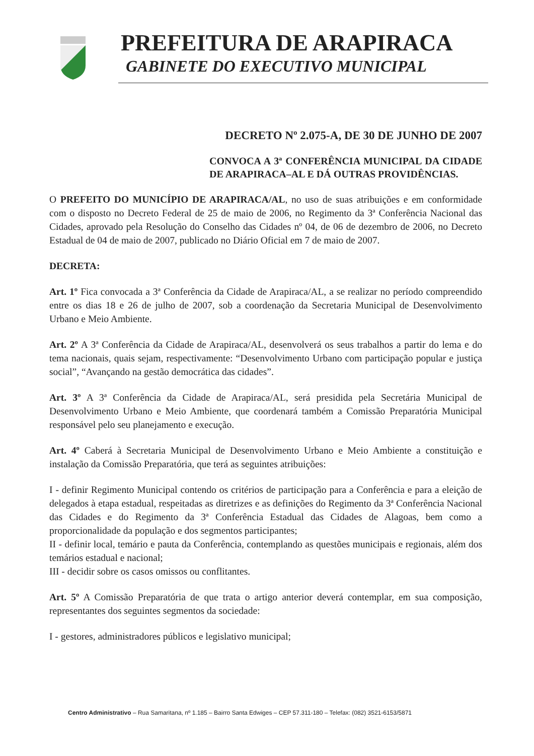PREFEITURA DE ARAPIRACA
GABINETE DO EXECUTIVO MUNICIPAL
DECRETO Nº 2.075-A, DE 30 DE JUNHO DE 2007
CONVOCA A 3ª CONFERÊNCIA MUNICIPAL DA CIDADE DE ARAPIRACA–AL E DÁ OUTRAS PROVIDÊNCIAS.
O PREFEITO DO MUNICÍPIO DE ARAPIRACA/AL, no uso de suas atribuições e em conformidade com o disposto no Decreto Federal de 25 de maio de 2006, no Regimento da 3ª Conferência Nacional das Cidades, aprovado pela Resolução do Conselho das Cidades nº 04, de 06 de dezembro de 2006, no Decreto Estadual de 04 de maio de 2007, publicado no Diário Oficial em 7 de maio de 2007.
DECRETA:
Art. 1º Fica convocada a 3ª Conferência da Cidade de Arapiraca/AL, a se realizar no período compreendido entre os dias 18 e 26 de julho de 2007, sob a coordenação da Secretaria Municipal de Desenvolvimento Urbano e Meio Ambiente.
Art. 2º A 3ª Conferência da Cidade de Arapiraca/AL, desenvolverá os seus trabalhos a partir do lema e do tema nacionais, quais sejam, respectivamente: “Desenvolvimento Urbano com participação popular e justiça social”, “Avançando na gestão democrática das cidades”.
Art. 3º A 3ª Conferência da Cidade de Arapiraca/AL, será presidida pela Secretária Municipal de Desenvolvimento Urbano e Meio Ambiente, que coordenará também a Comissão Preparatória Municipal responsável pelo seu planejamento e execução.
Art. 4º Caberá à Secretaria Municipal de Desenvolvimento Urbano e Meio Ambiente a constituição e instalação da Comissão Preparatória, que terá as seguintes atribuições:
I - definir Regimento Municipal contendo os critérios de participação para a Conferência e para a eleição de delegados à etapa estadual, respeitadas as diretrizes e as definições do Regimento da 3ª Conferência Nacional das Cidades e do Regimento da 3ª Conferência Estadual das Cidades de Alagoas, bem como a proporcionalidade da população e dos segmentos participantes;
II - definir local, temário e pauta da Conferência, contemplando as questões municipais e regionais, além dos temários estadual e nacional;
III - decidir sobre os casos omissos ou conflitantes.
Art. 5º A Comissão Preparatória de que trata o artigo anterior deverá contemplar, em sua composição, representantes dos seguintes segmentos da sociedade:
I - gestores, administradores públicos e legislativo municipal;
Centro Administrativo – Rua Samaritana, nº 1.185 – Bairro Santa Edwiges – CEP 57.311-180 – Telefax: (082) 3521-6153/5871